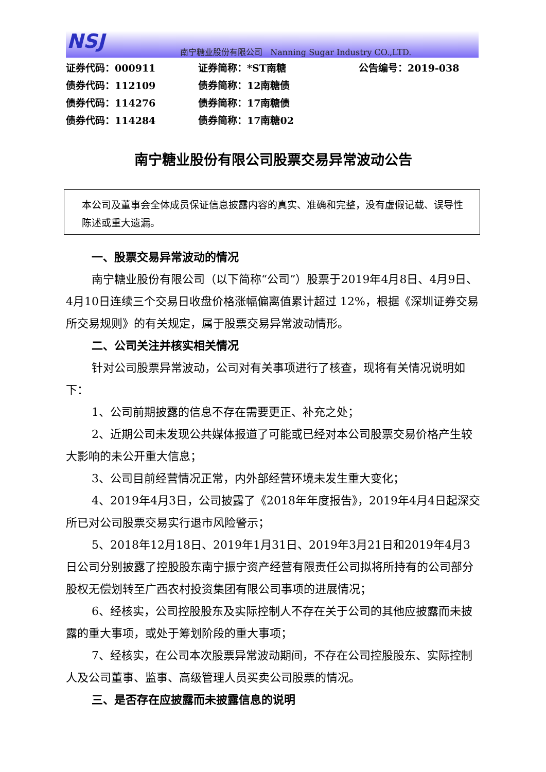NSJ
南宁糖业股份有限公司 Nanning Sugar Industry CO.,LTD.
证券代码：000911 证券简称：*ST南糖 公告编号：2019-038
债券代码：112109 债券简称：12南糖债
债券代码：114276 债券简称：17南糖债
债券代码：114284 债券简称：17南糖02
南宁糖业股份有限公司股票交易异常波动公告
本公司及董事会全体成员保证信息披露内容的真实、准确和完整，没有虚假记载、误导性陈述或重大遗漏。
一、股票交易异常波动的情况
南宁糖业股份有限公司（以下简称“公司”）股票于2019年4月8日、4月9日、4月10日连续三个交易日收盘价格涨幅偏离值累计超过 12%，根据《深圳证券交易所交易规则》的有关规定，属于股票交易异常波动情形。
二、公司关注并核实相关情况
针对公司股票异常波动，公司对有关事项进行了核查，现将有关情况说明如下：
1、公司前期披露的信息不存在需要更正、补充之处；
2、近期公司未发现公共媒体报道了可能或已经对本公司股票交易价格产生较大影响的未公开重大信息；
3、公司目前经营情况正常，内外部经营环境未发生重大变化；
4、2019年4月3日，公司披露了《2018年年度报告》，2019年4月4日起深交所已对公司股票交易实行退市风险警示；
5、2018年12月18日、2019年1月31日、2019年3月21日和2019年4月3日公司分别披露了控股股东南宁振宁资产经营有限责任公司拟将所持有的公司部分股权无偿划转至广西农村投资集团有限公司事项的进展情况；
6、经核实，公司控股股东及实际控制人不存在关于公司的其他应披露而未披露的重大事项，或处于筹划阶段的重大事项；
7、经核实，在公司本次股票异常波动期间，不存在公司控股股东、实际控制人及公司董事、监事、高级管理人员买卖公司股票的情况。
三、是否存在应披露而未披露信息的说明